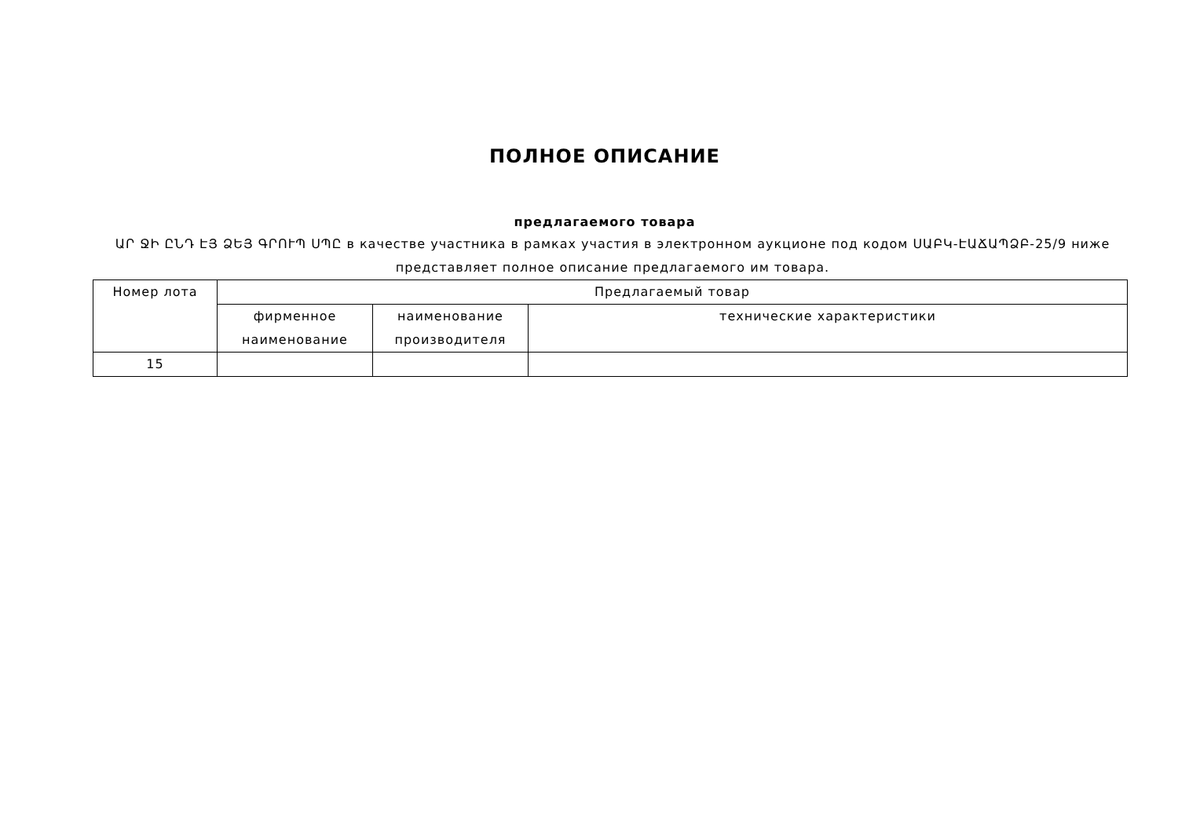ПОЛНОЕ ОПИСАНИЕ
предлагаемого товара
ԱՐ ՋԻ ԸՆԴ ԷՅ ՁԵՅ ԳՐՈՒՊ ՍՊԸ в качестве участника в рамках участия в электронном аукционе под кодом ՍԱԲԿ-ԷԱՃԱՊՁԲ-25/9 ниже представляет полное описание предлагаемого им товара.
| Номер лота | Предлагаемый товар | | |
| --- | --- | --- | --- |
| | фирменное наименование | наименование производителя | технические характеристики |
| 15 | | | |